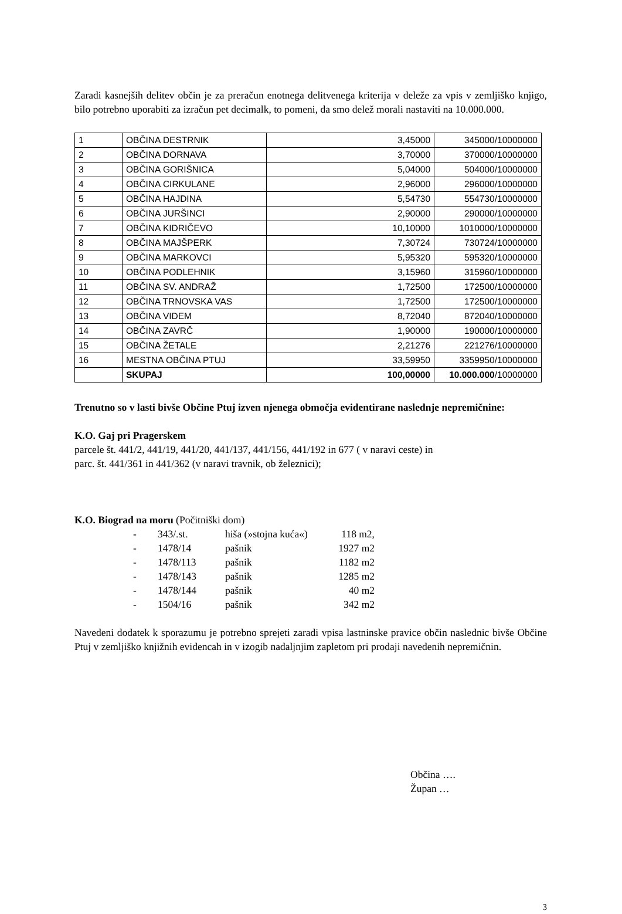Zaradi kasnejših delitev občin je za preračun enotnega delitvenega kriterija v deleže za vpis v zemljiško knjigo, bilo potrebno uporabiti za izračun pet decimalk, to pomeni, da smo delež morali nastaviti na 10.000.000.
| 1 | OBČINA DESTRNIK | 3,45000 | 345000/10000000 |
| 2 | OBČINA DORNAVA | 3,70000 | 370000/10000000 |
| 3 | OBČINA GORIŠNICA | 5,04000 | 504000/10000000 |
| 4 | OBČINA CIRKULANE | 2,96000 | 296000/10000000 |
| 5 | OBČINA HAJDINA | 5,54730 | 554730/10000000 |
| 6 | OBČINA JURŠINCI | 2,90000 | 290000/10000000 |
| 7 | OBČINA KIDRIČEVO | 10,10000 | 1010000/10000000 |
| 8 | OBČINA MAJŠPERK | 7,30724 | 730724/10000000 |
| 9 | OBČINA MARKOVCI | 5,95320 | 595320/10000000 |
| 10 | OBČINA PODLEHNIK | 3,15960 | 315960/10000000 |
| 11 | OBČINA SV. ANDRAŽ | 1,72500 | 172500/10000000 |
| 12 | OBČINA TRNOVSKA VAS | 1,72500 | 172500/10000000 |
| 13 | OBČINA VIDEM | 8,72040 | 872040/10000000 |
| 14 | OBČINA ZAVRČ | 1,90000 | 190000/10000000 |
| 15 | OBČINA ŽETALE | 2,21276 | 221276/10000000 |
| 16 | MESTNA OBČINA PTUJ | 33,59950 | 3359950/10000000 |
| | SKUPAJ | 100,00000 | 10.000.000 /10000000 |
Trenutno so v lasti bivše Občine Ptuj izven njenega območja evidentirane naslednje nepremičnine:
K.O. Gaj pri Pragerskem
parcele št. 441/2, 441/19, 441/20, 441/137, 441/156, 441/192 in 677 ( v naravi ceste) in
parc. št. 441/361 in 441/362 (v naravi travnik, ob železnici);
K.O. Biograd na moru (Počitniški dom)
| - | 343/.st. | hiša (»stojna kuća«) | 118 m2, |
| - | 1478/14 | pašnik | 1927 m2 |
| - | 1478/113 | pašnik | 1182 m2 |
| - | 1478/143 | pašnik | 1285 m2 |
| - | 1478/144 | pašnik | 40 m2 |
| - | 1504/16 | pašnik | 342 m2 |
Navedeni dodatek k sporazumu je potrebno sprejeti zaradi vpisa lastninske pravice občin naslednic bivše Občine Ptuj v zemljiško knjižnih evidencah in v izogib nadaljnjim zapletom pri prodaji navedenih nepremičnin.
Občina ….
Župan …
3